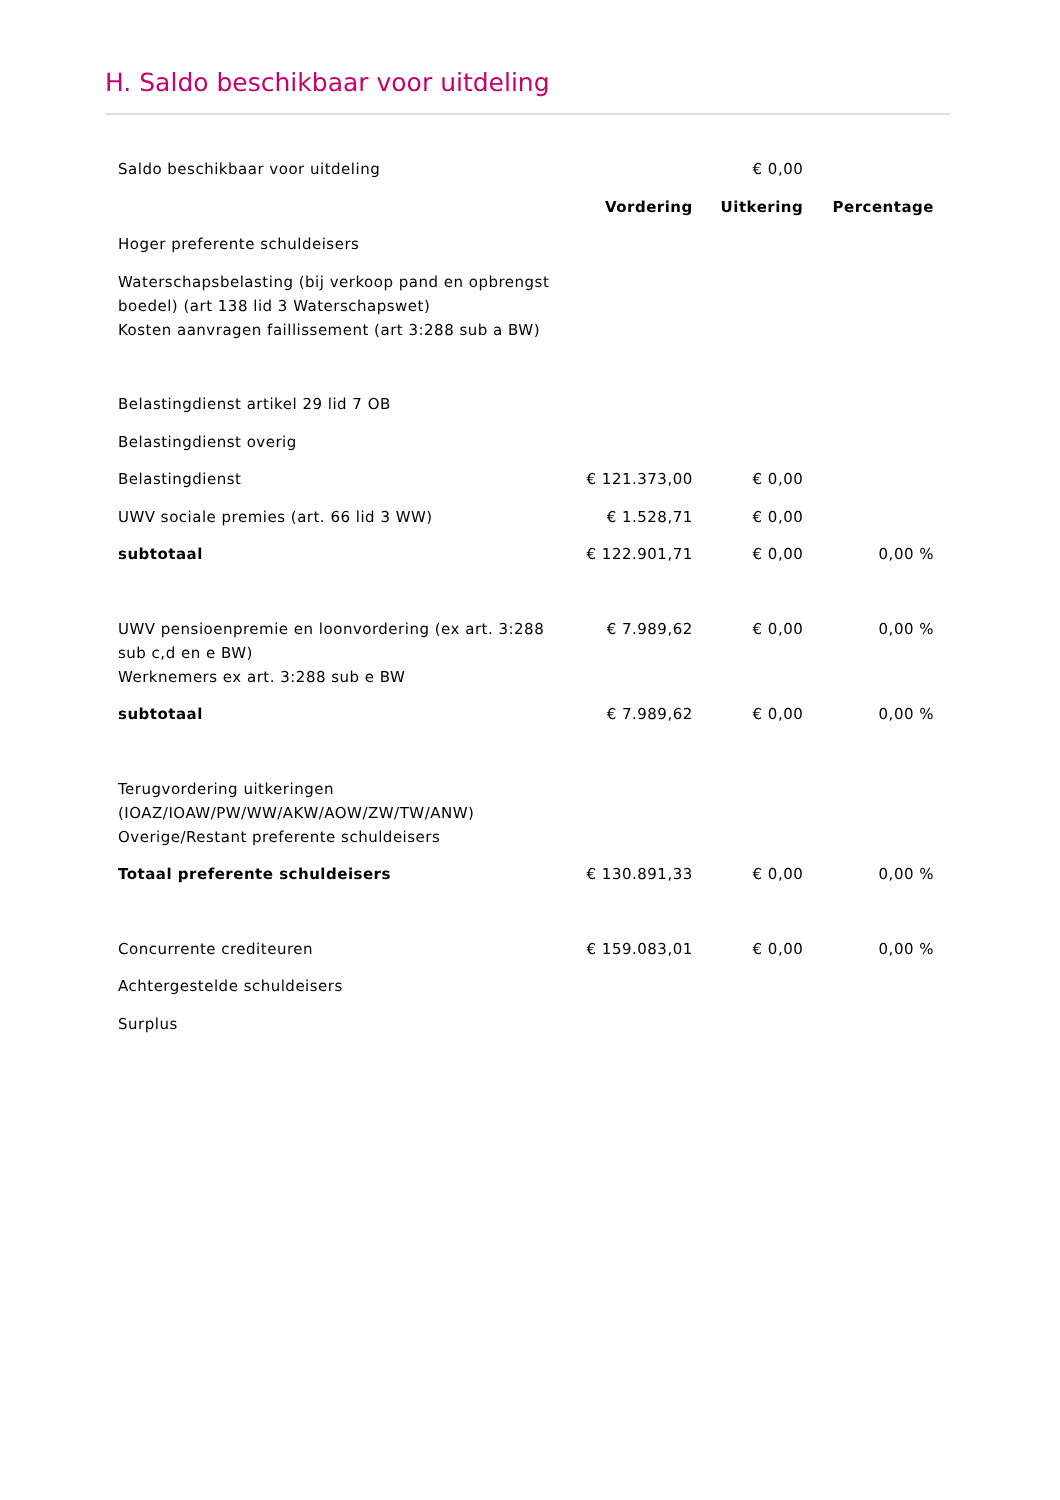H. Saldo beschikbaar voor uitdeling
| Saldo beschikbaar voor uitdeling | | € 0,00 | |
| | Vordering | Uitkering | Percentage |
| Hoger preferente schuldeisers | | | |
| Waterschapsbelasting (bij verkoop pand en opbrengst boedel) (art 138 lid 3 Waterschapswet) | | | |
| Kosten aanvragen faillissement (art 3:288 sub a BW) | | | |
| Belastingdienst artikel 29 lid 7 OB | | | |
| Belastingdienst overig | | | |
| Belastingdienst | € 121.373,00 | € 0,00 | |
| UWV sociale premies (art. 66 lid 3 WW) | € 1.528,71 | € 0,00 | |
| subtotaal | € 122.901,71 | € 0,00 | 0,00 % |
| UWV pensioenpremie en loonvordering (ex art. 3:288 sub c,d en e BW) | € 7.989,62 | € 0,00 | 0,00 % |
| Werknemers ex art. 3:288 sub e BW | | | |
| subtotaal | € 7.989,62 | € 0,00 | 0,00 % |
| Terugvordering uitkeringen (IOAZ/IOAW/PW/WW/AKW/AOW/ZW/TW/ANW) | | | |
| Overige/Restant preferente schuldeisers | | | |
| Totaal preferente schuldeisers | € 130.891,33 | € 0,00 | 0,00 % |
| Concurrente crediteuren | € 159.083,01 | € 0,00 | 0,00 % |
| Achtergestelde schuldeisers | | | |
| Surplus | | | |